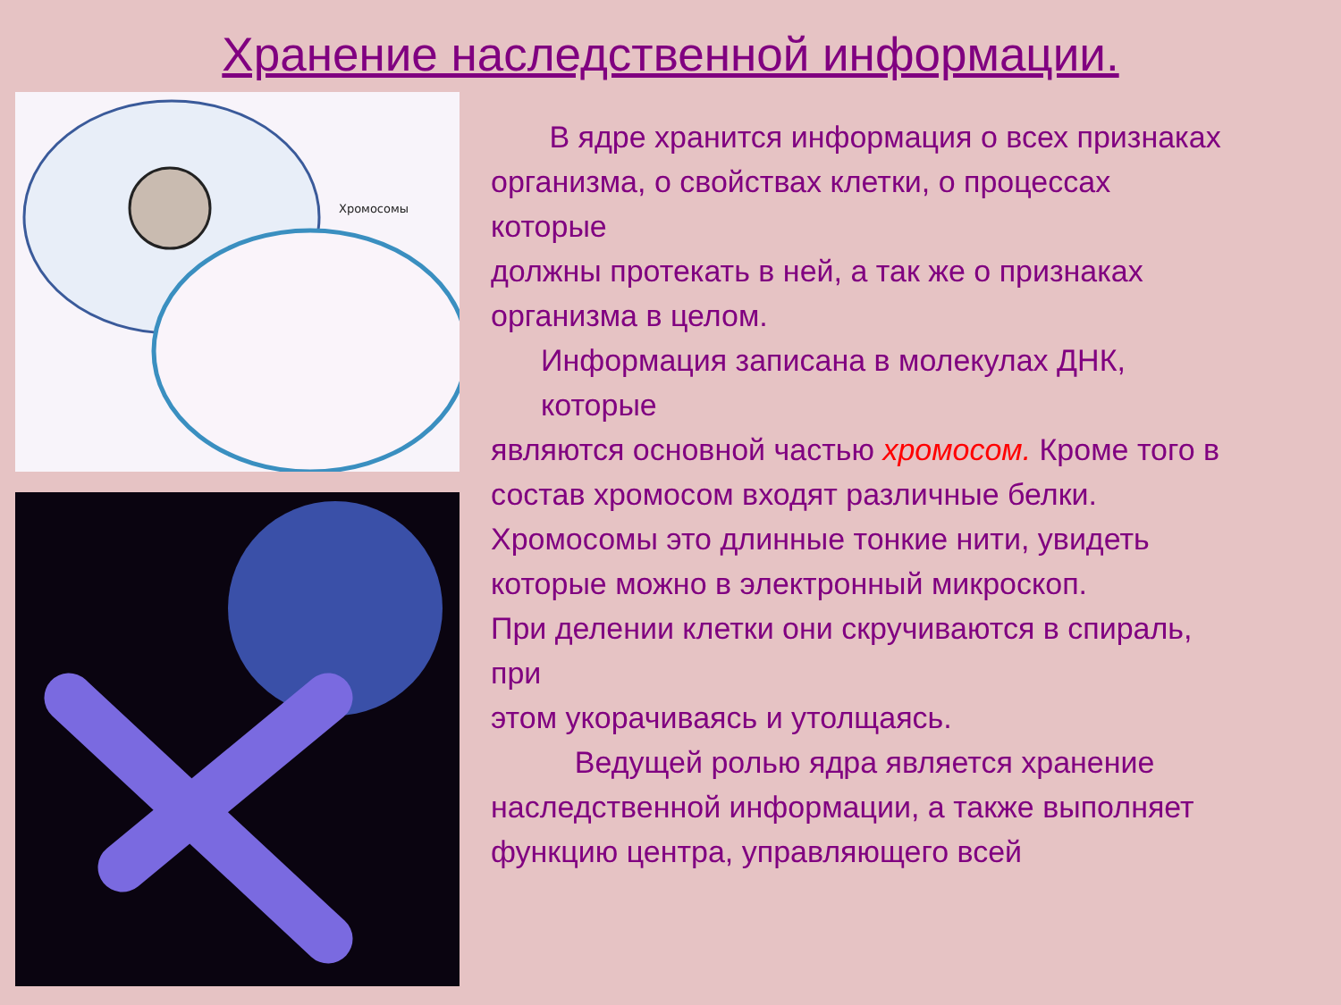Хранение наследственной информации.
Хромосомы
В ядре хранится информация о всех признаках
организма, о свойствах клетки, о процессах которые
должны протекать в ней, а так же о признаках
организма в целом.
Информация записана в молекулах ДНК, которые
являются основной частью хромосом. Кроме того в
состав хромосом входят различные белки.
Хромосомы это длинные тонкие нити, увидеть
которые можно в электронный микроскоп.
При делении клетки они скручиваются в спираль, при
этом укорачиваясь и утолщаясь.
Ведущей ролью ядра является хранение
наследственной информации, а также выполняет
функцию центра, управляющего всей